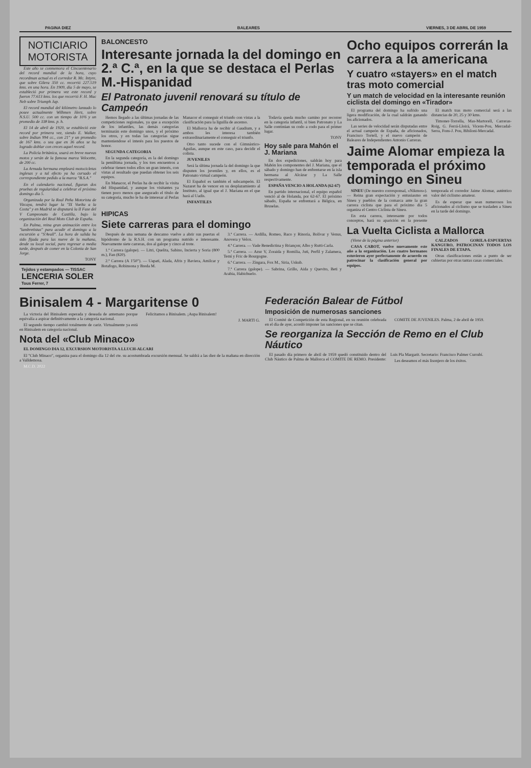PAGINA DIEZ BALEARES VIERNES, 3 DE ABRIL DE 1959
NOTICIARIO MOTORISTA
Este año se conmemora el Cincuentenario del record mundial de la hora, cuyo recordman actual es el corredor R. Mc. Intyre, que sobre Gilera 350 cc. recorrió 227.519 kms. en una hora. En 1909, día 5 de mayo, se estableció por primera vez este record y fueron 77.613 kms. los que recorrió F. H. Mac Neb sobre Triumph Jap.
El record mundial del kilómetro lanzado lo posee actualmente Wilhmen Herz, sobre N.S.U. 500 cc. con un tiempo de 10'6 y un promedio de 338 kms. p. h.
El 14 de abril de 1920, se estableció este record por primera vez, siendo E. Walker, sobre Indian 994 cc., con 21" y un promedio de 167 kms. o sea que en 36 años se ha logrado doblar con creces aquel record.
La Policía británica, usará en breve nuevas motos y serán de la famosa marca Velocette, de 200 cc.
La Armada hermana empleará motocicletas inglesas y a tal efecto ya ha cursado el correspondiente pedido a la marca "B.S.A."
En el calendario nacional, figuran dos pruebas de regularidad a celebrar el próximo domingo día 5.
Organizada por la Real Peña Motorista de Vizcaya, tendrá lugar la "IX Vuelta a la Costa" y en Madrid se disputará la II Fase del V Campeonato de Castilla, bajo la organización del Real Moto Club de España.
En Palma, reina gran animación entre los "lambretistas" para acudir el domingo a la excursión a "S'Avall". La hora de salida ha sido fijada para las nueve de la mañana, desde su local social, para regresar a media tarde, después de comer en la Colonia de San Jorge.
TONY
Tejidos y estampados — TISSAC
LENCERIA SOLER
Tous Ferrer, 7
BALONCESTO
Interesante jornada la del domingo en 2.ª C.ª, en la que se destaca el Perlas M.-Hispanidad
El Patronato juvenil renovará su título de Campeón
Hemos llegado a las últimas jornadas de las competiciones regionales, ya que a excepción de los infantiles, las demás categorías terminarán este domingo unos, y el próximo los otros, y en todas las categorías sigue manteniendose el interés para los puestos de honor.
SEGUNDA CATEGORIA
En la segunda categoría, es la del domingo la penúltima jornada, y los tres encuentros a celebrar tienen todos ellos un gran interés, con vistas al resultado que puedan obtener los seis equipos.
En Manacor, el Perlas ha de recibir la visita del Hispanidad, y aunque los visitantes ya tienen poco menos que asegurado el título de su categoría, mucho le ha de interesar al Perlas Manacor el conseguir el triunfo con vistas a la clasificación para la liguilla de ascenso.
El Mallorca ha de recibir al Gaudium, y a ambos les interesa también extraordinariamente el conseguir el triunfo.
Otro tanto sucede con el Gimnástico-Aguilas, aunque en este caso, para decidir el colista.
JUVENILES
Será la última jornada la del domingo la que disputen los juveniles y, en ellos, es el Patronato virtual campeón.
El Español es también el subcampeón. El Nazaret ha de vencer en su desplazamiento al Instituto, al igual que el J. Mariana en el que hará al Uadis.
INFANTILES
Todavía queda mucho camino por recorrer en la categoría infantil, si bien Patronato y La Salle continúan su codo a codo para el primer lugar.
TONY
Hoy sale para Mahón el J. Mariana
En dos expediciones, saldrán hoy para Mahón los componentes del J. Mariana, que el sábado y domingo han de enfrentarse en la isla hermana al Alcázar y La Salle respectivamente.
ESPAÑA VENCIO A HOLANDA (62-67)
En partido internacional, el equipo español venció al de Holanda, por 62-67. El próximo sábado, España se enfrentará a Bélgica, en Bruselas.
HIPICAS
Siete carreras para el domingo
Después de una semana de descanso vuelve a abrir sus puertas el hipódromo de la R.S.H. con un programa nutrido e interesante. Nuevamente siete carreras, dos al galope y cinco al trote.
1.ª Carrera (galope). — Litri, Quelita, Sabino, Incierta y Soria (800 m.), Fan (820).
2.ª Carrera (A 1'50"). — Uapati, Alada, Afris y Baviera, Amilcar y Botafogo, Robinsona y Breda M.
3.ª Carrera. — Ardilla, Romeo, Baco y Rinoría, Bolívar y Venus, Anovera y Velox.
4.ª Carrera. — Vade Benedictina y Briançon; Albo y Rutti-Carla.
5.ª Carrera. — Azur V, Zoraida y Romilia, Juti, Perfil y Zalamera, Temí y Fric de Bourgogne.
6.ª Carrera. — Zíngara, Fox M., Siria, Uskub.
7.ª Carrera (galope). — Sabrina, Grillo, Aida y Quevito, Beti y Arabia, Habichuelo.
Ocho equipos correrán la carrera a la americana
Y cuatro «stayers» en el match tras moto comercial
Y un match de velocidad en la interesante reunión ciclista del domingo en «Tirador»
El programa del domingo ha sufrido una ligera modificación, de la cual saldrán ganando los aficionados.
Las series de velocidad serán disputadas entre el actual campeón de España, de aficionados, Francisco Tortell, y el nuevo campeón de Baleares de Independientes Antonio Carreras.
El match tras moto comercial será a las distancias de 20, 25 y 30 kms.
Timoner-Torrella, Mas-Martorell, Carreras-Roig, G. Ferrá-Lloirá, Vicens-Pou, Mercadal-Serra, Fons-J. Pou, Bibiloni-Mercadal.
Jaime Alomar empieza la temporada el próximo domingo en Sineu
SINEU (De nuestro corresponsal, «Nikmos»). — Reina gran expectación y entusiasmo en Sineu y pueblos de la comarca ante la gran carrera ciclista que para el próximo día 5 organiza el Centro Ciclista de Sineu.
En esta carrera, interesante por todos conceptos, hará su aparición en la presente temporada el corredor Jaime Alomar, auténtico valor del ciclismo amateur.
Es de esperar que sean numerosos los aficionados al ciclismo que se trasladen a Sineu en la tarde del domingo.
La Vuelta Ciclista a Mallorca
(Viene de la página anterior)
CASA CABOT, vuelve nuevamente este año a la organización. Los cuatro hermanos estuvieron ayer perfectamente de acuerdo en patrocinar la clasificación general por equipos.
CALZADOS GORILA-ESPUERTAS KANGURO, PATROCINAN TODOS LOS FINALES DE ETAPA.
Otras clasificaciones están a punto de ser cubiertas por otras tantas casas comerciales.
Binisalem 4 - Margaritense 0
La victoria del Binisalem esperada y deseada de antemano porque equivalía a aspirar definitivamente a la categoría nacional.
El segundo tiempo cambió totalmente de cariz. Virtualmente ya está en Binisalem en categoría nacional.
Felicitamos a Binisalem. ¡Aupa Binisalem!
J. MARTI G.
Nota del «Club Minaco»
EL DOMINGO DIA 12, EXCURSION MOTORISTA A LLUCH-ALCARI
El "Club Minaco", organiza para el domingo día 12 del cte. su acostumbrada excursión mensual. Se saldrá a las diez de la mañana en dirección a Valldemosa.
Federación Balear de Fútbol
Imposición de numerosas sanciones
El Comité de Competición de esta Regional, en su reunión celebrada en el día de ayer, acordó imponer las sanciones que se citan.
COMITE DE JUVENILES. Palma, 2 de abril de 1959.
Se reorganiza la Sección de Remo en el Club Náutico
El pasado día primero de abril de 1959 quedó constituido dentro del Club Náutico de Palma de Mallorca el COMITE DE REMO. Presidente: Luis Pla Margarit. Secretario: Francisco Palmer Currubí.
Les deseamos el más lisonjero de los éxitos.
M.C.D. 2022